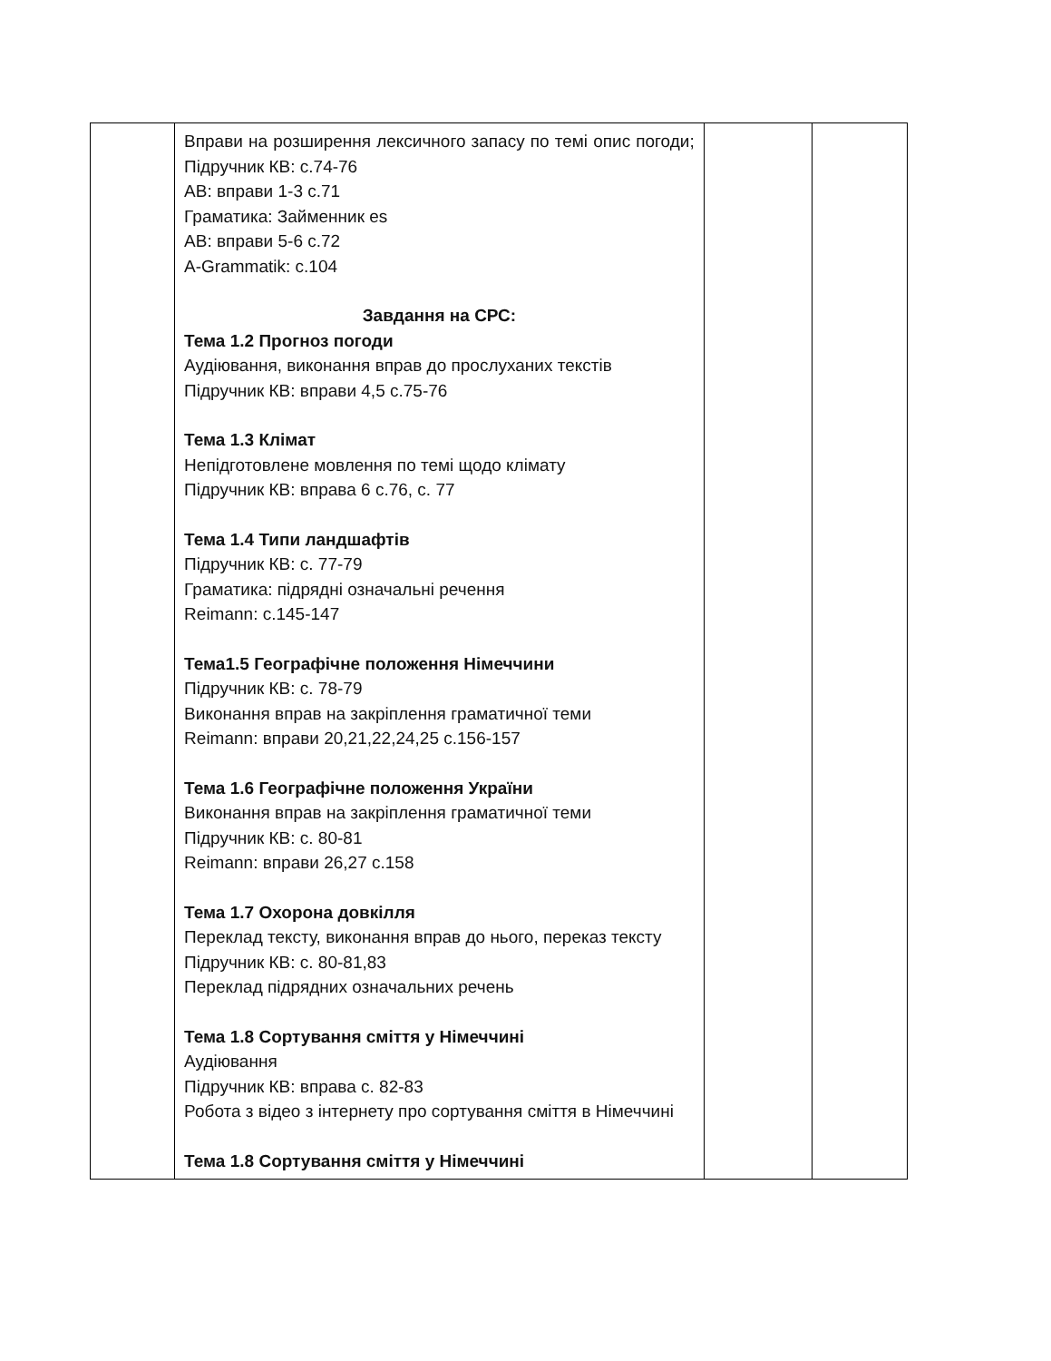| | Вправи на розширення лексичного запасу по темі опис погоди; Підручник КВ: с.74-76 АВ: вправи 1-3 с.71 Граматика: Займенник es АВ: вправи 5-6 с.72 A-Grammatik: с.104 Завдання на СРС: Тема 1.2 Прогноз погоди Аудіювання, виконання вправ до прослуханих текстів Підручник КВ: вправи 4,5 с.75-76 Тема 1.3 Клімат Непідготовлене мовлення по темі щодо клімату Підручник КВ: вправа 6 с.76, с. 77 Тема 1.4 Типи ландшафтів Підручник КВ: с. 77-79 Граматика: підрядні означальні речення Reimann: с.145-147 Тема1.5 Географічне положення Німеччини Підручник КВ: с. 78-79 Виконання вправ на закріплення граматичної теми Reimann: вправи 20,21,22,24,25 с.156-157 Тема 1.6 Географічне положення України Виконання вправ на закріплення граматичної теми Підручник КВ: с. 80-81 Reimann: вправи 26,27 с.158 Тема 1.7 Охорона довкілля Переклад тексту, виконання вправ до нього, переказ тексту Підручник КВ: с. 80-81,83 Переклад підрядних означальних речень Тема 1.8 Сортування сміття у Німеччині Аудіювання Підручник КВ: вправа с. 82-83 Робота з відео з інтернету про сортування сміття в Німеччині Тема 1.8 Сортування сміття у Німеччині | | |